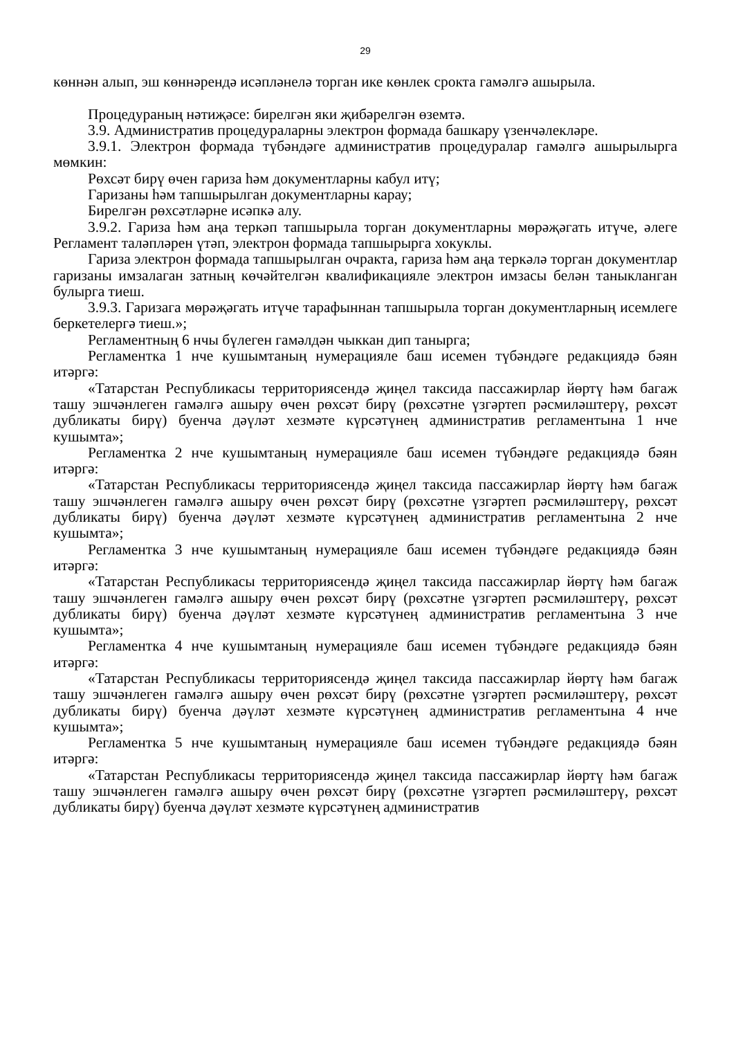29
көннән алып, эш көннәрендә исәпләнелә торган ике көнлек срокта гамәлгә ашырыла.
Процедураның нәтиҗәсе: бирелгән яки җибәрелгән өземтә.
3.9. Административ процедураларны электрон формада башкару үзенчәлекләре.
3.9.1. Электрон формада түбәндәге административ процедуралар гамәлгә ашырылырга мөмкин:
Рөхсәт бирү өчен гариза һәм документларны кабул итү;
Гаризаны һәм тапшырылган документларны карау;
Бирелгән рөхсәтләрне исәпкә алу.
3.9.2. Гариза һәм аңа теркәп тапшырыла торган документларны мөрәҗәгать итүче, әлеге Регламент таләпләрен үтәп, электрон формада тапшырырга хокуклы.
Гариза электрон формада тапшырылган очракта, гариза һәм аңа теркәлә торган документлар гаризаны имзалаган затның көчәйтелгән квалификацияле электрон имзасы белән таныкланган булырга тиеш.
3.9.3. Гаризага мөрәҗәгать итүче тарафыннан тапшырыла торган документларның исемлеге беркетелергә тиеш.»;
Регламентның 6 нчы бүлеген гамәлдән чыккан дип танырга;
Регламентка 1 нче кушымтаның нумерацияле баш исемен түбәндәге редакциядә бәян итәргә:
«Татарстан Республикасы территориясендә җиңел таксида пассажирлар йөртү һәм багаж ташу эшчәнлеген гамәлгә ашыру өчен рөхсәт бирү (рөхсәтне үзгәртеп рәсмиләштерү, рөхсәт дубликаты бирү) буенча дәүләт хезмәте күрсәтүнең административ регламентына 1 нче кушымта»;
Регламентка 2 нче кушымтаның нумерацияле баш исемен түбәндәге редакциядә бәян итәргә:
«Татарстан Республикасы территориясендә җиңел таксида пассажирлар йөртү һәм багаж ташу эшчәнлеген гамәлгә ашыру өчен рөхсәт бирү (рөхсәтне үзгәртеп рәсмиләштерү, рөхсәт дубликаты бирү) буенча дәүләт хезмәте күрсәтүнең административ регламентына 2 нче кушымта»;
Регламентка 3 нче кушымтаның нумерацияле баш исемен түбәндәге редакциядә бәян итәргә:
«Татарстан Республикасы территориясендә җиңел таксида пассажирлар йөртү һәм багаж ташу эшчәнлеген гамәлгә ашыру өчен рөхсәт бирү (рөхсәтне үзгәртеп рәсмиләштерү, рөхсәт дубликаты бирү) буенча дәүләт хезмәте күрсәтүнең административ регламентына 3 нче кушымта»;
Регламентка 4 нче кушымтаның нумерацияле баш исемен түбәндәге редакциядә бәян итәргә:
«Татарстан Республикасы территориясендә җиңел таксида пассажирлар йөртү һәм багаж ташу эшчәнлеген гамәлгә ашыру өчен рөхсәт бирү (рөхсәтне үзгәртеп рәсмиләштерү, рөхсәт дубликаты бирү) буенча дәүләт хезмәте күрсәтүнең административ регламентына 4 нче кушымта»;
Регламентка 5 нче кушымтаның нумерацияле баш исемен түбәндәге редакциядә бәян итәргә:
«Татарстан Республикасы территориясендә җиңел таксида пассажирлар йөртү һәм багаж ташу эшчәнлеген гамәлгә ашыру өчен рөхсәт бирү (рөхсәтне үзгәртеп рәсмиләштерү, рөхсәт дубликаты бирү) буенча дәүләт хезмәте күрсәтүнең административ